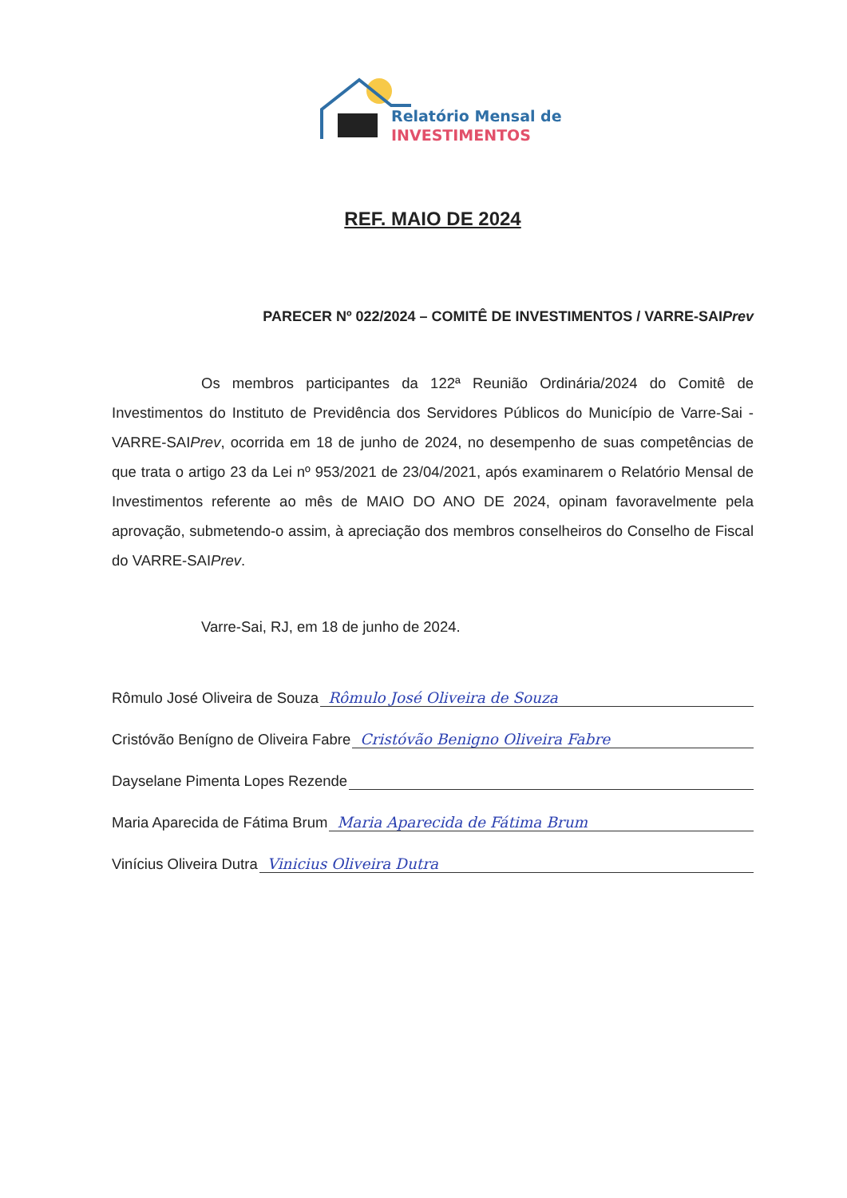Relatório Mensal de
INVESTIMENTOS
REF. MAIO DE 2024
PARECER Nº 022/2024 – COMITÊ DE INVESTIMENTOS / VARRE-SAIPrev
Os membros participantes da 122ª Reunião Ordinária/2024 do Comitê de Investimentos do Instituto de Previdência dos Servidores Públicos do Município de Varre-Sai - VARRE-SAIPrev, ocorrida em 18 de junho de 2024, no desempenho de suas competências de que trata o artigo 23 da Lei nº 953/2021 de 23/04/2021, após examinarem o Relatório Mensal de Investimentos referente ao mês de MAIO DO ANO DE 2024, opinam favoravelmente pela aprovação, submetendo-o assim, à apreciação dos membros conselheiros do Conselho de Fiscal do VARRE-SAIPrev.
Varre-Sai, RJ, em 18 de junho de 2024.
Rômulo José Oliveira de Souza Rômulo José Oliveira de Souza
Cristóvão Benígno de Oliveira Fabre Cristóvão Benigno Oliveira Fabre
Dayselane Pimenta Lopes Rezende
Maria Aparecida de Fátima Brum Maria Aparecida de Fátima Brum
Vinícius Oliveira Dutra Vinicius Oliveira Dutra